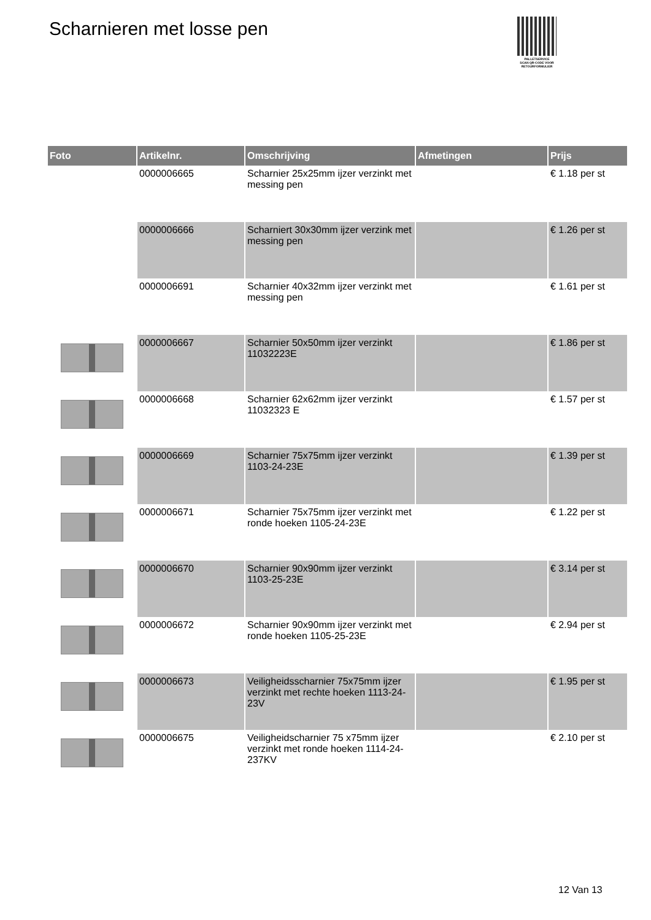Scharnieren met losse pen
PALLETSERVICE
SCAN QR-CODE VOOR RETOURFORMULIER
| Foto | Artikelnr. | Omschrijving | Afmetingen | Prijs |
| --- | --- | --- | --- | --- |
| | 0000006665 | Scharnier 25x25mm ijzer verzinkt met messing pen | | € 1.18 per st |
| | 0000006666 | Scharniert 30x30mm ijzer verzink met messing pen | | € 1.26 per st |
| | 0000006691 | Scharnier 40x32mm ijzer verzinkt met messing pen | | € 1.61 per st |
| | 0000006667 | Scharnier 50x50mm ijzer verzinkt 11032223E | | € 1.86 per st |
| | 0000006668 | Scharnier 62x62mm ijzer verzinkt 11032323 E | | € 1.57 per st |
| | 0000006669 | Scharnier 75x75mm ijzer verzinkt 1103-24-23E | | € 1.39 per st |
| | 0000006671 | Scharnier 75x75mm ijzer verzinkt met ronde hoeken 1105-24-23E | | € 1.22 per st |
| | 0000006670 | Scharnier 90x90mm ijzer verzinkt 1103-25-23E | | € 3.14 per st |
| | 0000006672 | Scharnier 90x90mm ijzer verzinkt met ronde hoeken 1105-25-23E | | € 2.94 per st |
| | 0000006673 | Veiligheidsscharnier 75x75mm ijzer verzinkt met rechte hoeken 1113-24-23V | | € 1.95 per st |
| | 0000006675 | Veiligheidscharnier 75 x75mm ijzer verzinkt met ronde hoeken 1114-24-237KV | | € 2.10 per st |
12 Van 13